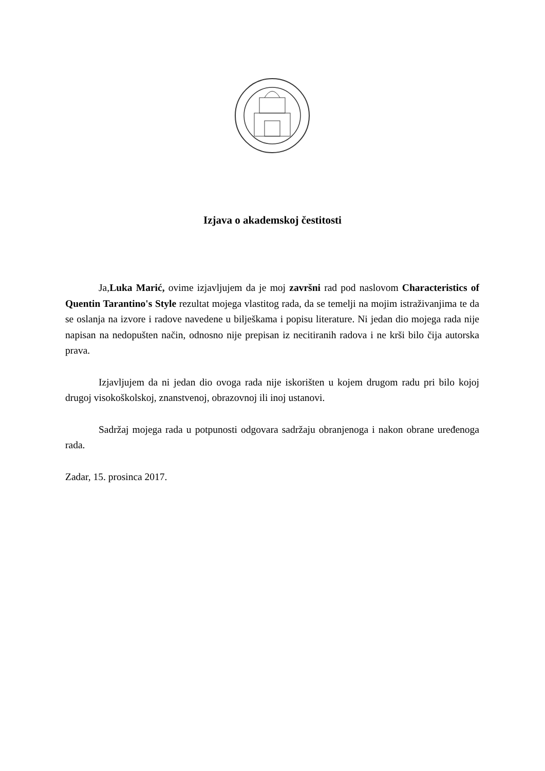Izjava o akademskoj čestitosti
Ja,Luka Marić, ovime izjavljujem da je moj završni rad pod naslovom Characteristics of Quentin Tarantino's Style rezultat mojega vlastitog rada, da se temelji na mojim istraživanjima te da se oslanja na izvore i radove navedene u bilješkama i popisu literature. Ni jedan dio mojega rada nije napisan na nedopušten način, odnosno nije prepisan iz necitiranih radova i ne krši bilo čija autorska prava.
Izjavljujem da ni jedan dio ovoga rada nije iskorišten u kojem drugom radu pri bilo kojoj drugoj visokoškolskoj, znanstvenoj, obrazovnoj ili inoj ustanovi.
Sadržaj mojega rada u potpunosti odgovara sadržaju obranjenoga i nakon obrane uređenoga rada.
Zadar, 15. prosinca 2017.